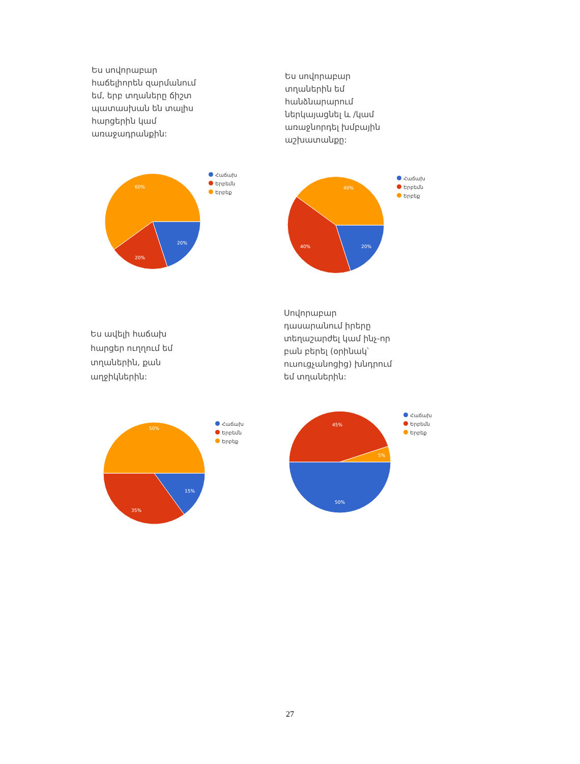Ես սովորաբար հաճելիորեն զարմանում եմ, երբ տղաները ճիշտ պատասխան են տալիս հարցերին կամ առաջադրանքին:
60%
20%
20%
Հաճախ
Երբեմն
Երբեք
Ես սովորաբար տղաներին եմ հանձնարարում ներկայացնել և /կամ առաջնորդել խմբային աշխատանքը:
40%
40%
20%
Հաճախ
Երբեմն
Երբեք
Ես ավելի հաճախ հարցեր ուղղում եմ տղաներին, քան աղջիկներին:
50%
15%
35%
Հաճախ
Երբեմն
Երբեք
Սովորաբար դասարանում իրերը տեղաշարժել կամ ինչ-որ բան բերել (օրինակ՝ ուսուցչանոցից) խնդրում եմ տղաներին:
45%
5%
50%
Հաճախ
Երբեմն
Երբեք
27